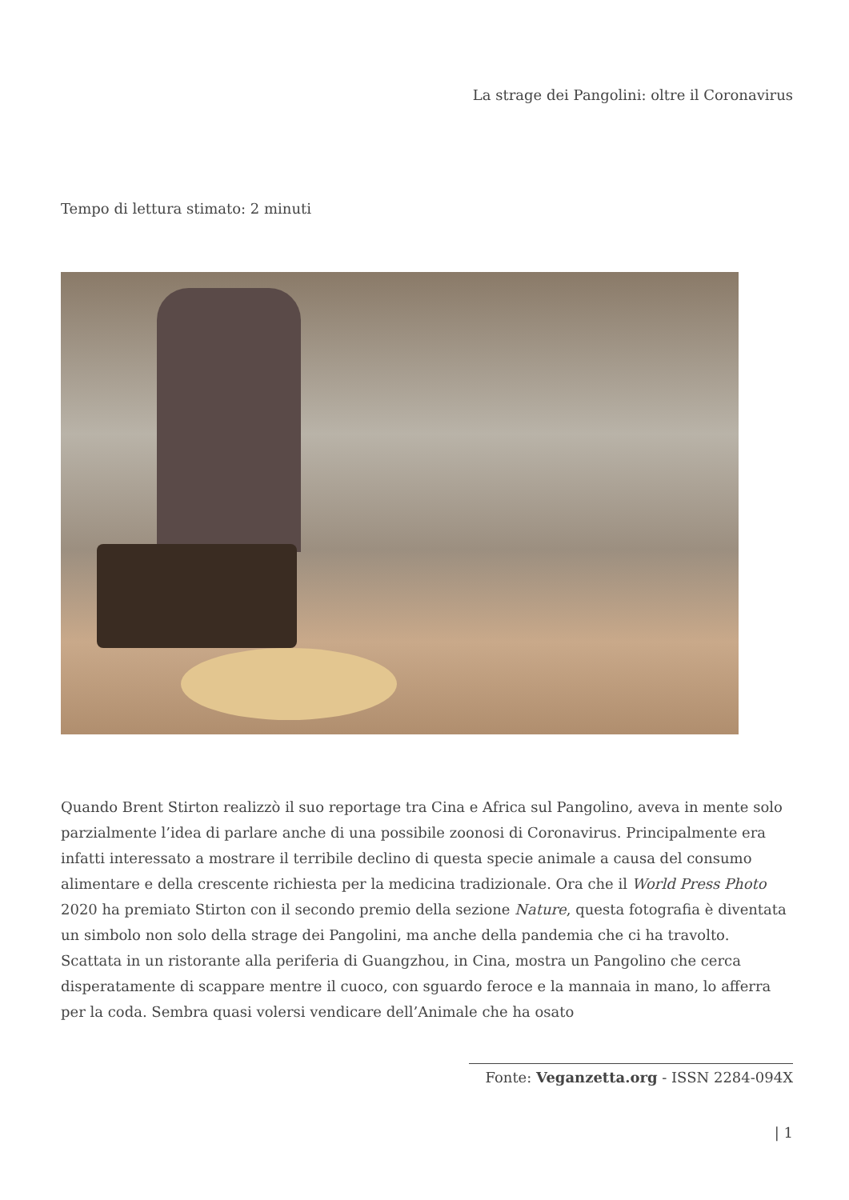La strage dei Pangolini: oltre il Coronavirus
Tempo di lettura stimato: 2 minuti
Quando Brent Stirton realizzò il suo reportage tra Cina e Africa sul Pangolino, aveva in mente solo parzialmente l’idea di parlare anche di una possibile zoonosi di Coronavirus. Principalmente era infatti interessato a mostrare il terribile declino di questa specie animale a causa del consumo alimentare e della crescente richiesta per la medicina tradizionale. Ora che il World Press Photo 2020 ha premiato Stirton con il secondo premio della sezione Nature, questa fotografia è diventata un simbolo non solo della strage dei Pangolini, ma anche della pandemia che ci ha travolto.
Scattata in un ristorante alla periferia di Guangzhou, in Cina, mostra un Pangolino che cerca disperatamente di scappare mentre il cuoco, con sguardo feroce e la mannaia in mano, lo afferra per la coda. Sembra quasi volersi vendicare dell’Animale che ha osato
Fonte: Veganzetta.org - ISSN 2284-094X
| 1